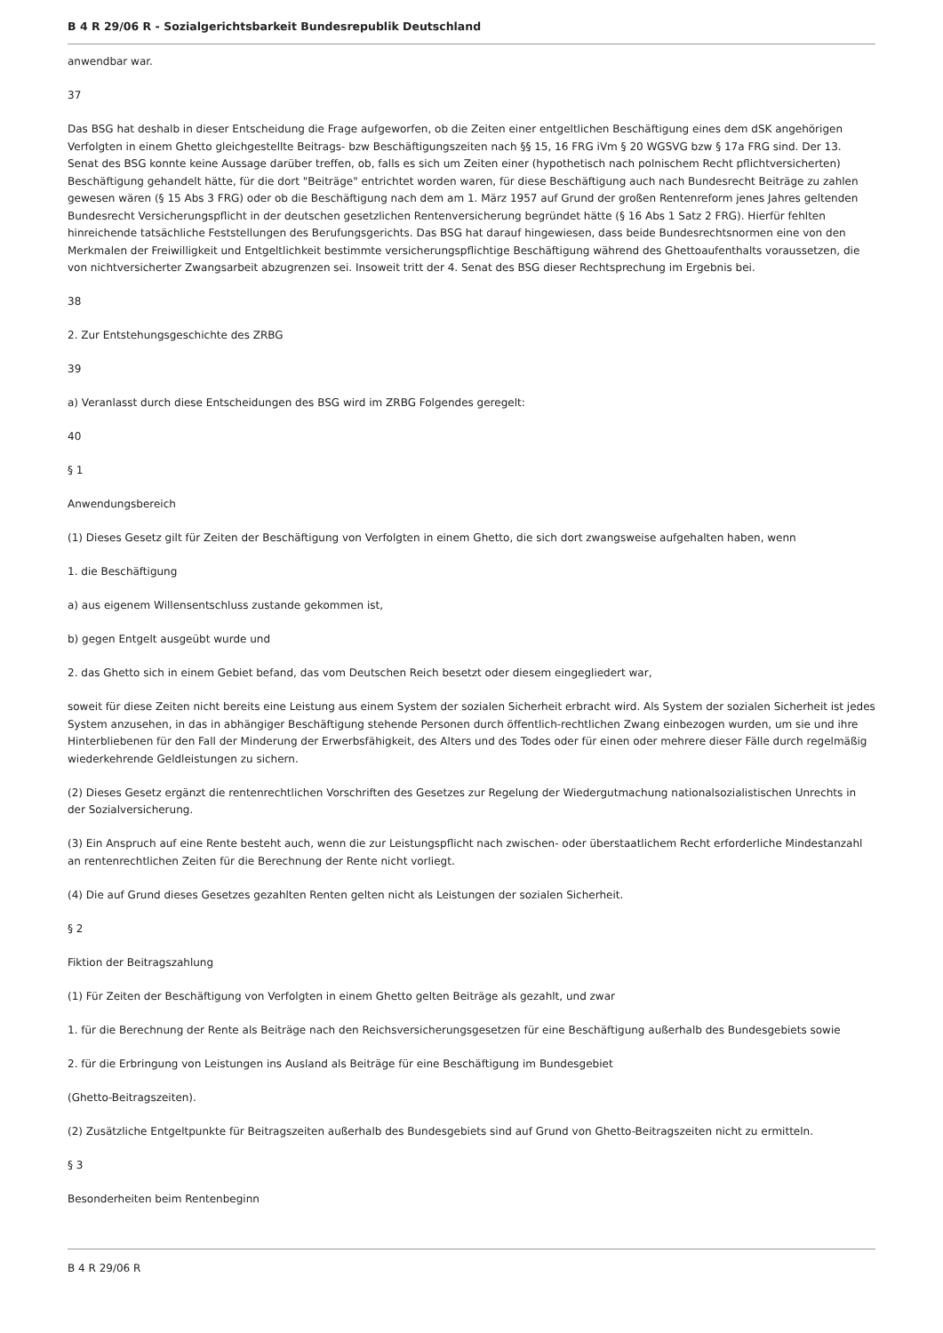B 4 R 29/06 R - Sozialgerichtsbarkeit Bundesrepublik Deutschland
anwendbar war.
37
Das BSG hat deshalb in dieser Entscheidung die Frage aufgeworfen, ob die Zeiten einer entgeltlichen Beschäftigung eines dem dSK angehörigen Verfolgten in einem Ghetto gleichgestellte Beitrags- bzw Beschäftigungszeiten nach §§ 15, 16 FRG iVm § 20 WGSVG bzw § 17a FRG sind. Der 13. Senat des BSG konnte keine Aussage darüber treffen, ob, falls es sich um Zeiten einer (hypothetisch nach polnischem Recht pflichtversicherten) Beschäftigung gehandelt hätte, für die dort "Beiträge" entrichtet worden waren, für diese Beschäftigung auch nach Bundesrecht Beiträge zu zahlen gewesen wären (§ 15 Abs 3 FRG) oder ob die Beschäftigung nach dem am 1. März 1957 auf Grund der großen Rentenreform jenes Jahres geltenden Bundesrecht Versicherungspflicht in der deutschen gesetzlichen Rentenversicherung begründet hätte (§ 16 Abs 1 Satz 2 FRG). Hierfür fehlten hinreichende tatsächliche Feststellungen des Berufungsgerichts. Das BSG hat darauf hingewiesen, dass beide Bundesrechtsnormen eine von den Merkmalen der Freiwilligkeit und Entgeltlichkeit bestimmte versicherungspflichtige Beschäftigung während des Ghettoaufenthalts voraussetzen, die von nichtversicherter Zwangsarbeit abzugrenzen sei. Insoweit tritt der 4. Senat des BSG dieser Rechtsprechung im Ergebnis bei.
38
2. Zur Entstehungsgeschichte des ZRBG
39
a) Veranlasst durch diese Entscheidungen des BSG wird im ZRBG Folgendes geregelt:
40
§ 1
Anwendungsbereich
(1) Dieses Gesetz gilt für Zeiten der Beschäftigung von Verfolgten in einem Ghetto, die sich dort zwangsweise aufgehalten haben, wenn
1. die Beschäftigung
a) aus eigenem Willensentschluss zustande gekommen ist,
b) gegen Entgelt ausgeübt wurde und
2. das Ghetto sich in einem Gebiet befand, das vom Deutschen Reich besetzt oder diesem eingegliedert war,
soweit für diese Zeiten nicht bereits eine Leistung aus einem System der sozialen Sicherheit erbracht wird. Als System der sozialen Sicherheit ist jedes System anzusehen, in das in abhängiger Beschäftigung stehende Personen durch öffentlich-rechtlichen Zwang einbezogen wurden, um sie und ihre Hinterbliebenen für den Fall der Minderung der Erwerbsfähigkeit, des Alters und des Todes oder für einen oder mehrere dieser Fälle durch regelmäßig wiederkehrende Geldleistungen zu sichern.
(2) Dieses Gesetz ergänzt die rentenrechtlichen Vorschriften des Gesetzes zur Regelung der Wiedergutmachung nationalsozialistischen Unrechts in der Sozialversicherung.
(3) Ein Anspruch auf eine Rente besteht auch, wenn die zur Leistungspflicht nach zwischen- oder überstaatlichem Recht erforderliche Mindestanzahl an rentenrechtlichen Zeiten für die Berechnung der Rente nicht vorliegt.
(4) Die auf Grund dieses Gesetzes gezahlten Renten gelten nicht als Leistungen der sozialen Sicherheit.
§ 2
Fiktion der Beitragszahlung
(1) Für Zeiten der Beschäftigung von Verfolgten in einem Ghetto gelten Beiträge als gezahlt, und zwar
1. für die Berechnung der Rente als Beiträge nach den Reichsversicherungsgesetzen für eine Beschäftigung außerhalb des Bundesgebiets sowie
2. für die Erbringung von Leistungen ins Ausland als Beiträge für eine Beschäftigung im Bundesgebiet
(Ghetto-Beitragszeiten).
(2) Zusätzliche Entgeltpunkte für Beitragszeiten außerhalb des Bundesgebiets sind auf Grund von Ghetto-Beitragszeiten nicht zu ermitteln.
§ 3
Besonderheiten beim Rentenbeginn
B 4 R 29/06 R